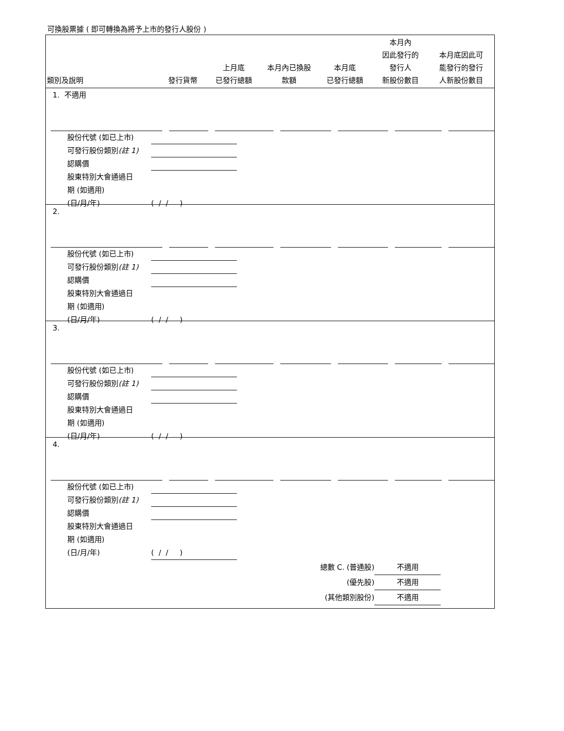可換股票據 ( 即可轉換為將予上市的發行人股份 )
| 類別及說明 | 發行貨幣 | 上月底 已發行總額 | 本月內已換股 款額 | 本月底 已發行總額 | 本月內 因此發行的 發行人 新股份數目 | 本月底因此可 能發行的發行 人新股份數目 |
| --- | --- | --- | --- | --- | --- | --- |
1. 不適用
股份代號 (如已上市)
可發行股份類別(註 1)
認購價
股東特別大會通過日
期 (如適用)
(日/月/年) ( / / )
2.
股份代號 (如已上市)
可發行股份類別(註 1)
認購價
股東特別大會通過日
期 (如適用)
(日/月/年) ( / / )
3.
股份代號 (如已上市)
可發行股份類別(註 1)
認購價
股東特別大會通過日
期 (如適用)
(日/月/年) ( / / )
4.
股份代號 (如已上市)
可發行股份類別(註 1)
認購價
股東特別大會通過日
期 (如適用)
(日/月/年) ( / / )
總數 C. (普通股) 不適用
(優先股) 不適用
(其他類別股份) 不適用